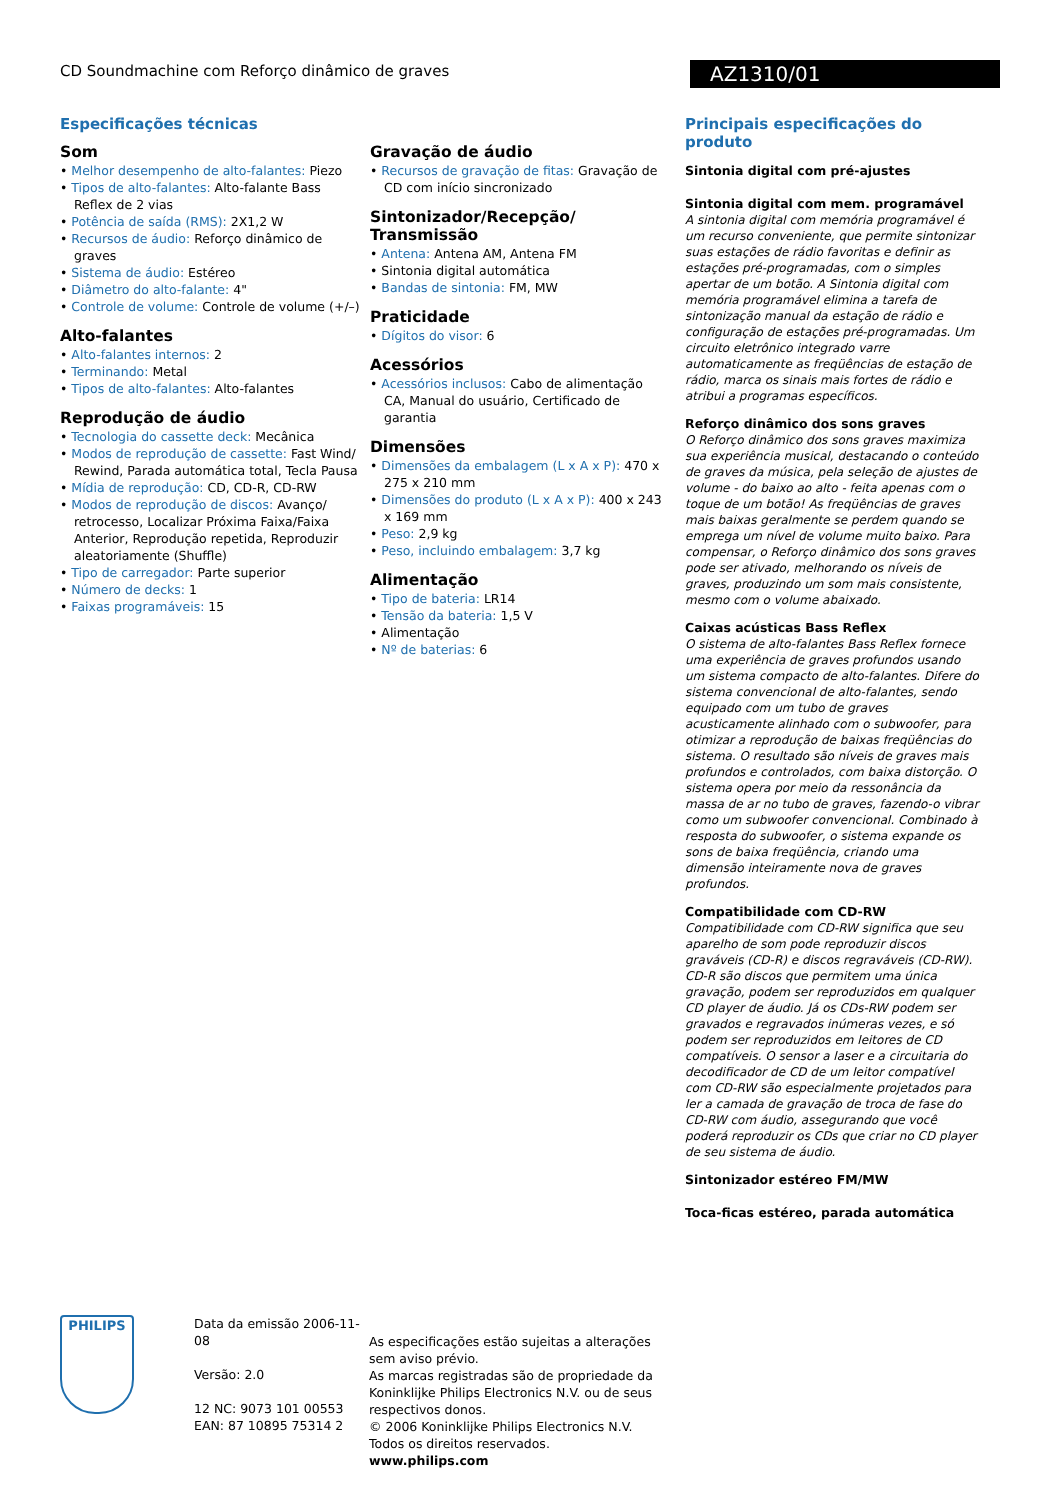CD Soundmachine com Reforço dinâmico de graves
AZ1310/01
Especificações técnicas
Som
• Melhor desempenho de alto-falantes: Piezo
• Tipos de alto-falantes: Alto-falante Bass Reflex de 2 vias
• Potência de saída (RMS): 2X1,2 W
• Recursos de áudio: Reforço dinâmico de graves
• Sistema de áudio: Estéreo
• Diâmetro do alto-falante: 4"
• Controle de volume: Controle de volume (+/–)
Alto-falantes
• Alto-falantes internos: 2
• Terminando: Metal
• Tipos de alto-falantes: Alto-falantes
Reprodução de áudio
• Tecnologia do cassette deck: Mecânica
• Modos de reprodução de cassette: Fast Wind/ Rewind, Parada automática total, Tecla Pausa
• Mídia de reprodução: CD, CD-R, CD-RW
• Modos de reprodução de discos: Avanço/ retrocesso, Localizar Próxima Faixa/Faixa Anterior, Reprodução repetida, Reproduzir aleatoriamente (Shuffle)
• Tipo de carregador: Parte superior
• Número de decks: 1
• Faixas programáveis: 15
Gravação de áudio
• Recursos de gravação de fitas: Gravação de CD com início sincronizado
Sintonizador/Recepção/ Transmissão
• Antena: Antena AM, Antena FM
• Sintonia digital automática
• Bandas de sintonia: FM, MW
Praticidade
• Dígitos do visor: 6
Acessórios
• Acessórios inclusos: Cabo de alimentação CA, Manual do usuário, Certificado de garantia
Dimensões
• Dimensões da embalagem (L x A x P): 470 x 275 x 210 mm
• Dimensões do produto (L x A x P): 400 x 243 x 169 mm
• Peso: 2,9 kg
• Peso, incluindo embalagem: 3,7 kg
Alimentação
• Tipo de bateria: LR14
• Tensão da bateria: 1,5 V
• Alimentação
• Nº de baterias: 6
Principais especificações do produto
Sintonia digital com pré-ajustes
Sintonia digital com mem. programável
A sintonia digital com memória programável é um recurso conveniente, que permite sintonizar suas estações de rádio favoritas e definir as estações pré-programadas, com o simples apertar de um botão. A Sintonia digital com memória programável elimina a tarefa de sintonização manual da estação de rádio e configuração de estações pré-programadas. Um circuito eletrônico integrado varre automaticamente as freqüências de estação de rádio, marca os sinais mais fortes de rádio e atribui a programas específicos.
Reforço dinâmico dos sons graves
O Reforço dinâmico dos sons graves maximiza sua experiência musical, destacando o conteúdo de graves da música, pela seleção de ajustes de volume - do baixo ao alto - feita apenas com o toque de um botão! As freqüências de graves mais baixas geralmente se perdem quando se emprega um nível de volume muito baixo. Para compensar, o Reforço dinâmico dos sons graves pode ser ativado, melhorando os níveis de graves, produzindo um som mais consistente, mesmo com o volume abaixado.
Caixas acústicas Bass Reflex
O sistema de alto-falantes Bass Reflex fornece uma experiência de graves profundos usando um sistema compacto de alto-falantes. Difere do sistema convencional de alto-falantes, sendo equipado com um tubo de graves acusticamente alinhado com o subwoofer, para otimizar a reprodução de baixas freqüências do sistema. O resultado são níveis de graves mais profundos e controlados, com baixa distorção. O sistema opera por meio da ressonância da massa de ar no tubo de graves, fazendo-o vibrar como um subwoofer convencional. Combinado à resposta do subwoofer, o sistema expande os sons de baixa freqüência, criando uma dimensão inteiramente nova de graves profundos.
Compatibilidade com CD-RW
Compatibilidade com CD-RW significa que seu aparelho de som pode reproduzir discos graváveis (CD-R) e discos regraváveis (CD-RW). CD-R são discos que permitem uma única gravação, podem ser reproduzidos em qualquer CD player de áudio. Já os CDs-RW podem ser gravados e regravados inúmeras vezes, e só podem ser reproduzidos em leitores de CD compatíveis. O sensor a laser e a circuitaria do decodificador de CD de um leitor compatível com CD-RW são especialmente projetados para ler a camada de gravação de troca de fase do CD-RW com áudio, assegurando que você poderá reproduzir os CDs que criar no CD player de seu sistema de áudio.
Sintonizador estéreo FM/MW
Toca-ficas estéreo, parada automática
PHILIPS
Data da emissão 2006-11-08
Versão: 2.0
12 NC: 9073 101 00553
EAN: 87 10895 75314 2
As especificações estão sujeitas a alterações sem aviso prévio.
As marcas registradas são de propriedade da Koninklijke Philips Electronics N.V. ou de seus respectivos donos.
© 2006 Koninklijke Philips Electronics N.V.
Todos os direitos reservados.
www.philips.com